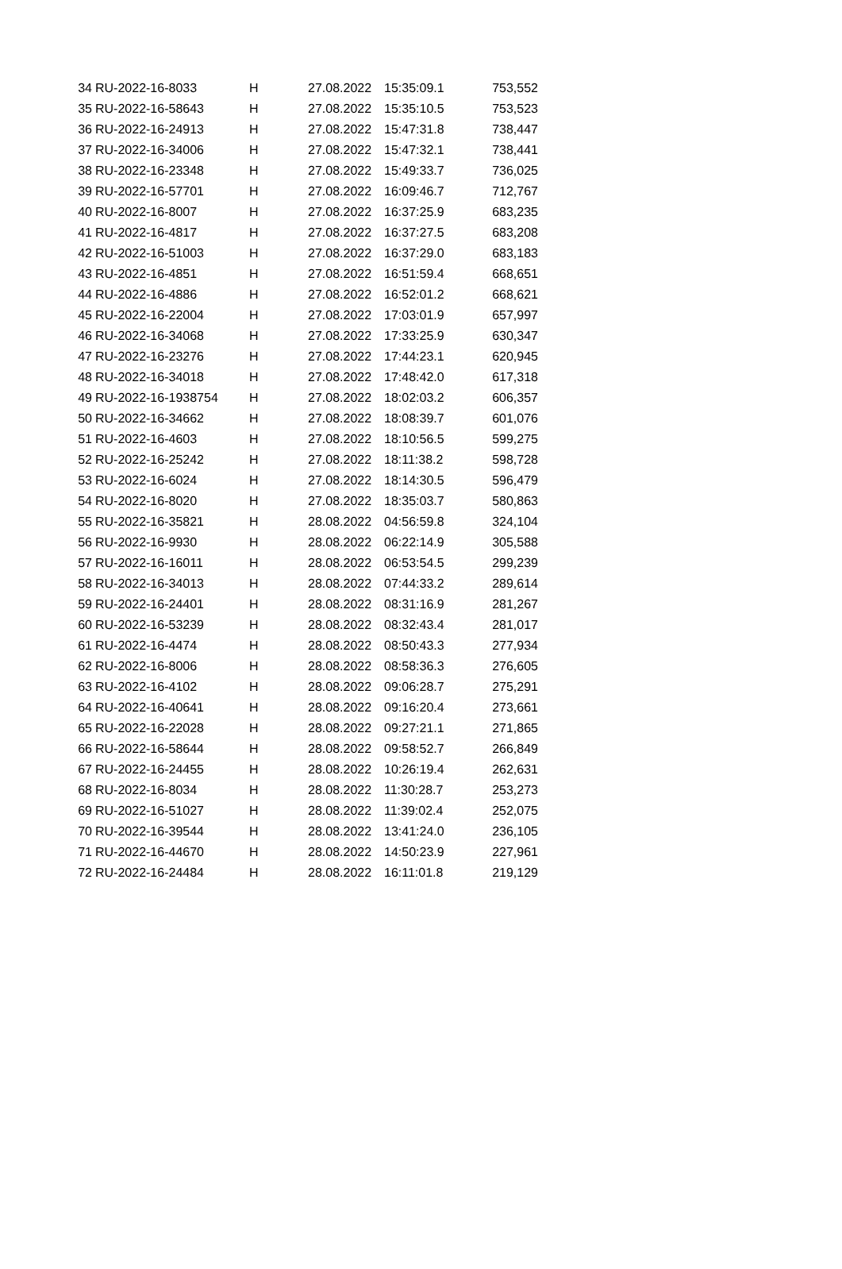| 34 | RU-2022-16-8033 | H | 27.08.2022 | 15:35:09.1 | 753,552 |
| 35 | RU-2022-16-58643 | H | 27.08.2022 | 15:35:10.5 | 753,523 |
| 36 | RU-2022-16-24913 | H | 27.08.2022 | 15:47:31.8 | 738,447 |
| 37 | RU-2022-16-34006 | H | 27.08.2022 | 15:47:32.1 | 738,441 |
| 38 | RU-2022-16-23348 | H | 27.08.2022 | 15:49:33.7 | 736,025 |
| 39 | RU-2022-16-57701 | H | 27.08.2022 | 16:09:46.7 | 712,767 |
| 40 | RU-2022-16-8007 | H | 27.08.2022 | 16:37:25.9 | 683,235 |
| 41 | RU-2022-16-4817 | H | 27.08.2022 | 16:37:27.5 | 683,208 |
| 42 | RU-2022-16-51003 | H | 27.08.2022 | 16:37:29.0 | 683,183 |
| 43 | RU-2022-16-4851 | H | 27.08.2022 | 16:51:59.4 | 668,651 |
| 44 | RU-2022-16-4886 | H | 27.08.2022 | 16:52:01.2 | 668,621 |
| 45 | RU-2022-16-22004 | H | 27.08.2022 | 17:03:01.9 | 657,997 |
| 46 | RU-2022-16-34068 | H | 27.08.2022 | 17:33:25.9 | 630,347 |
| 47 | RU-2022-16-23276 | H | 27.08.2022 | 17:44:23.1 | 620,945 |
| 48 | RU-2022-16-34018 | H | 27.08.2022 | 17:48:42.0 | 617,318 |
| 49 | RU-2022-16-1938754 | H | 27.08.2022 | 18:02:03.2 | 606,357 |
| 50 | RU-2022-16-34662 | H | 27.08.2022 | 18:08:39.7 | 601,076 |
| 51 | RU-2022-16-4603 | H | 27.08.2022 | 18:10:56.5 | 599,275 |
| 52 | RU-2022-16-25242 | H | 27.08.2022 | 18:11:38.2 | 598,728 |
| 53 | RU-2022-16-6024 | H | 27.08.2022 | 18:14:30.5 | 596,479 |
| 54 | RU-2022-16-8020 | H | 27.08.2022 | 18:35:03.7 | 580,863 |
| 55 | RU-2022-16-35821 | H | 28.08.2022 | 04:56:59.8 | 324,104 |
| 56 | RU-2022-16-9930 | H | 28.08.2022 | 06:22:14.9 | 305,588 |
| 57 | RU-2022-16-16011 | H | 28.08.2022 | 06:53:54.5 | 299,239 |
| 58 | RU-2022-16-34013 | H | 28.08.2022 | 07:44:33.2 | 289,614 |
| 59 | RU-2022-16-24401 | H | 28.08.2022 | 08:31:16.9 | 281,267 |
| 60 | RU-2022-16-53239 | H | 28.08.2022 | 08:32:43.4 | 281,017 |
| 61 | RU-2022-16-4474 | H | 28.08.2022 | 08:50:43.3 | 277,934 |
| 62 | RU-2022-16-8006 | H | 28.08.2022 | 08:58:36.3 | 276,605 |
| 63 | RU-2022-16-4102 | H | 28.08.2022 | 09:06:28.7 | 275,291 |
| 64 | RU-2022-16-40641 | H | 28.08.2022 | 09:16:20.4 | 273,661 |
| 65 | RU-2022-16-22028 | H | 28.08.2022 | 09:27:21.1 | 271,865 |
| 66 | RU-2022-16-58644 | H | 28.08.2022 | 09:58:52.7 | 266,849 |
| 67 | RU-2022-16-24455 | H | 28.08.2022 | 10:26:19.4 | 262,631 |
| 68 | RU-2022-16-8034 | H | 28.08.2022 | 11:30:28.7 | 253,273 |
| 69 | RU-2022-16-51027 | H | 28.08.2022 | 11:39:02.4 | 252,075 |
| 70 | RU-2022-16-39544 | H | 28.08.2022 | 13:41:24.0 | 236,105 |
| 71 | RU-2022-16-44670 | H | 28.08.2022 | 14:50:23.9 | 227,961 |
| 72 | RU-2022-16-24484 | H | 28.08.2022 | 16:11:01.8 | 219,129 |